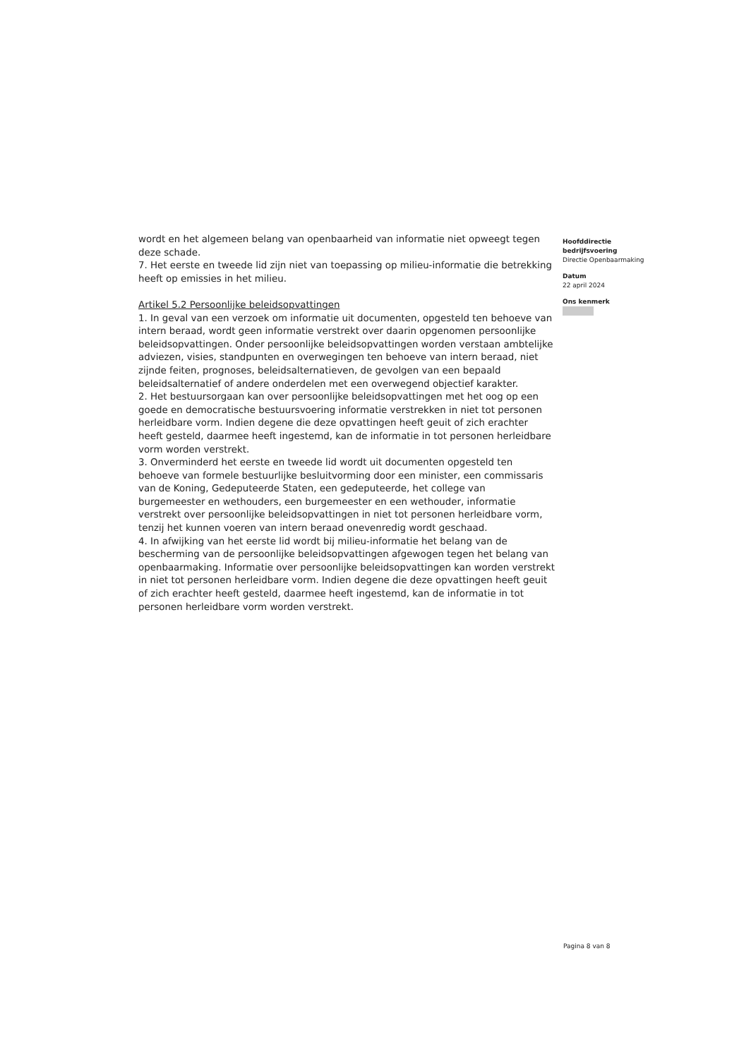wordt en het algemeen belang van openbaarheid van informatie niet opweegt tegen deze schade.
7. Het eerste en tweede lid zijn niet van toepassing op milieu-informatie die betrekking heeft op emissies in het milieu.
Artikel 5.2 Persoonlijke beleidsopvattingen
1. In geval van een verzoek om informatie uit documenten, opgesteld ten behoeve van intern beraad, wordt geen informatie verstrekt over daarin opgenomen persoonlijke beleidsopvattingen. Onder persoonlijke beleidsopvattingen worden verstaan ambtelijke adviezen, visies, standpunten en overwegingen ten behoeve van intern beraad, niet zijnde feiten, prognoses, beleidsalternatieven, de gevolgen van een bepaald beleidsalternatief of andere onderdelen met een overwegend objectief karakter.
2. Het bestuursorgaan kan over persoonlijke beleidsopvattingen met het oog op een goede en democratische bestuursvoering informatie verstrekken in niet tot personen herleidbare vorm. Indien degene die deze opvattingen heeft geuit of zich erachter heeft gesteld, daarmee heeft ingestemd, kan de informatie in tot personen herleidbare vorm worden verstrekt.
3. Onverminderd het eerste en tweede lid wordt uit documenten opgesteld ten behoeve van formele bestuurlijke besluitvorming door een minister, een commissaris van de Koning, Gedeputeerde Staten, een gedeputeerde, het college van burgemeester en wethouders, een burgemeester en een wethouder, informatie verstrekt over persoonlijke beleidsopvattingen in niet tot personen herleidbare vorm, tenzij het kunnen voeren van intern beraad onevenredig wordt geschaad.
4. In afwijking van het eerste lid wordt bij milieu-informatie het belang van de bescherming van de persoonlijke beleidsopvattingen afgewogen tegen het belang van openbaarmaking. Informatie over persoonlijke beleidsopvattingen kan worden verstrekt in niet tot personen herleidbare vorm. Indien degene die deze opvattingen heeft geuit of zich erachter heeft gesteld, daarmee heeft ingestemd, kan de informatie in tot personen herleidbare vorm worden verstrekt.
Hoofddirectie
bedrijfsvoering
Directie Openbaarmaking
Datum
22 april 2024
Ons kenmerk
Pagina 8 van 8